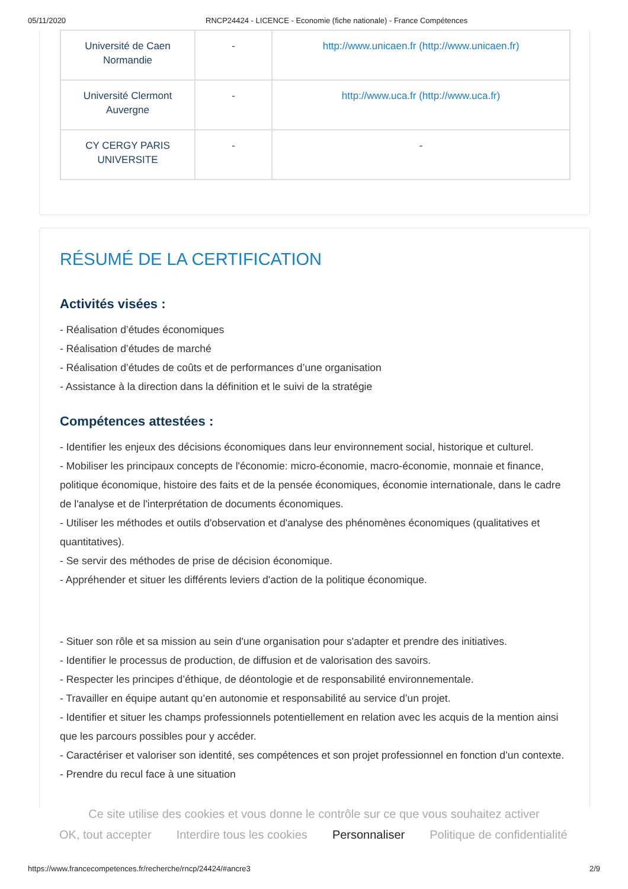05/11/2020 RNCP24424 - LICENCE - Economie (fiche nationale) - France Compétences
| Université de Caen Normandie | - | http://www.unicaen.fr (http://www.unicaen.fr) |
| Université Clermont Auvergne | - | http://www.uca.fr (http://www.uca.fr) |
| CY CERGY PARIS UNIVERSITE | - | - |
RÉSUMÉ DE LA CERTIFICATION
Activités visées :
- Réalisation d’études économiques
- Réalisation d’études de marché
- Réalisation d’études de coûts et de performances d’une organisation
- Assistance à la direction dans la définition et le suivi de la stratégie
Compétences attestées :
- Identifier les enjeux des décisions économiques dans leur environnement social, historique et culturel.
- Mobiliser les principaux concepts de l'économie: micro-économie, macro-économie, monnaie et finance, politique économique, histoire des faits et de la pensée économiques, économie internationale, dans le cadre de l'analyse et de l'interprétation de documents économiques.
- Utiliser les méthodes et outils d'observation et d'analyse des phénomènes économiques (qualitatives et quantitatives).
- Se servir des méthodes de prise de décision économique.
- Appréhender et situer les différents leviers d'action de la politique économique.
- Situer son rôle et sa mission au sein d'une organisation pour s'adapter et prendre des initiatives.
- Identifier le processus de production, de diffusion et de valorisation des savoirs.
- Respecter les principes d’éthique, de déontologie et de responsabilité environnementale.
- Travailler en équipe autant qu’en autonomie et responsabilité au service d’un projet.
- Identifier et situer les champs professionnels potentiellement en relation avec les acquis de la mention ainsi que les parcours possibles pour y accéder.
- Caractériser et valoriser son identité, ses compétences et son projet professionnel en fonction d’un contexte.
- Prendre du recul face à une situation
Ce site utilise des cookies et vous donne le contrôle sur ce que vous souhaitez activer
OK, tout accepter Interdire tous les cookies Personnaliser Politique de confidentialité
https://www.francecompetences.fr/recherche/rncp/24424/#ancre3 2/9